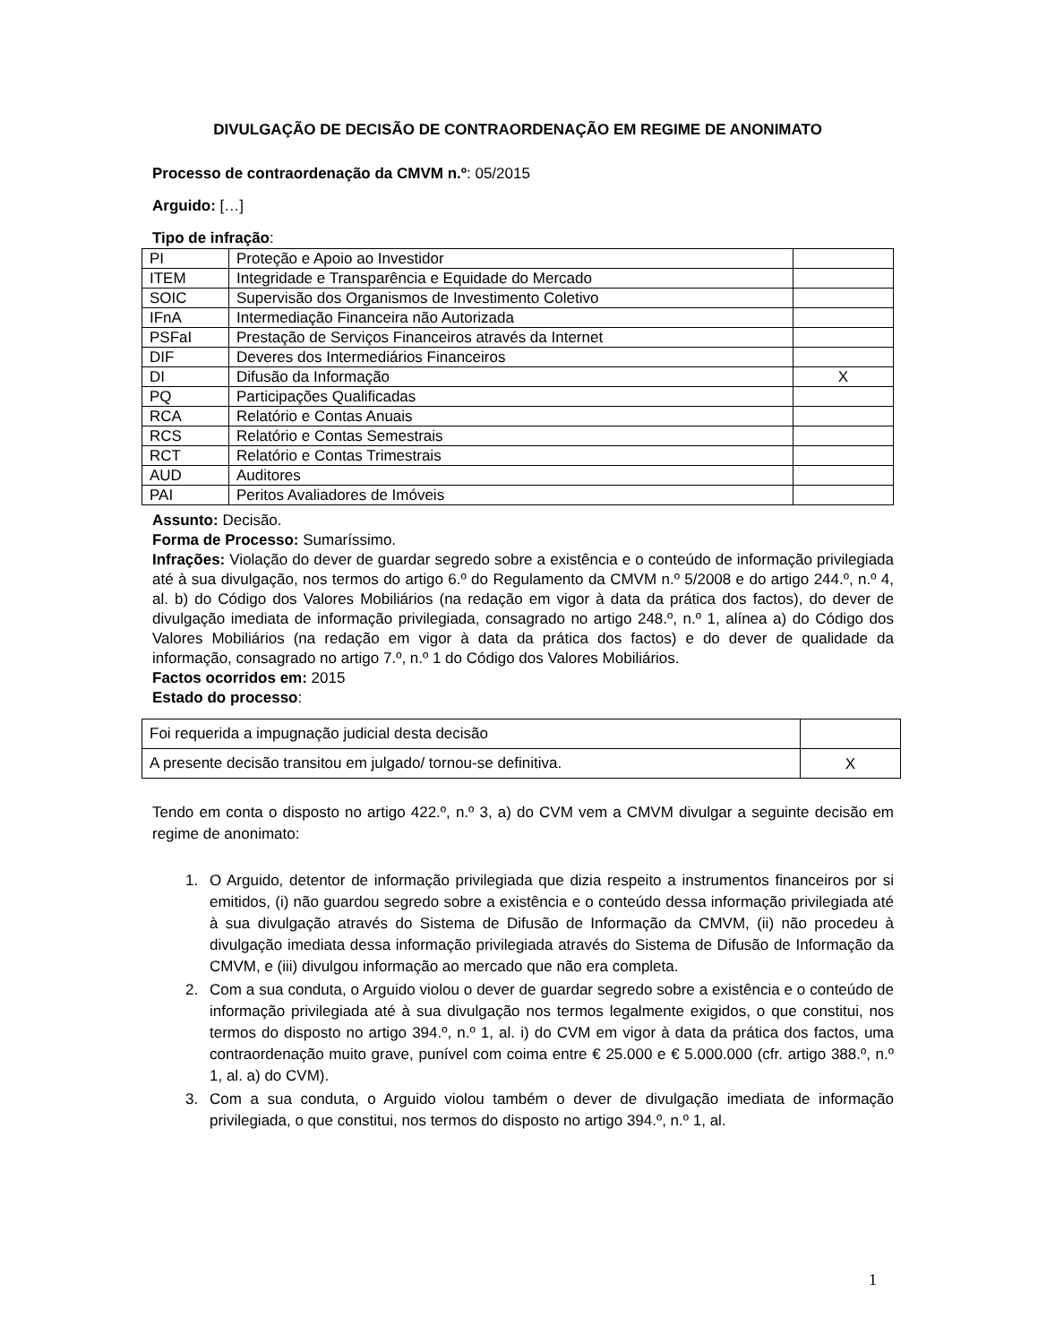DIVULGAÇÃO DE DECISÃO DE CONTRAORDENAÇÃO EM REGIME DE ANONIMATO
Processo de contraordenação da CMVM n.º: 05/2015
Arguido: […]
Tipo de infração:
| PI | Proteção e Apoio ao Investidor | |
| ITEM | Integridade e Transparência e Equidade do Mercado | |
| SOIC | Supervisão dos Organismos de Investimento Coletivo | |
| IFnA | Intermediação Financeira não Autorizada | |
| PSFaI | Prestação de Serviços Financeiros através da Internet | |
| DIF | Deveres dos Intermediários Financeiros | |
| DI | Difusão da Informação | X |
| PQ | Participações Qualificadas | |
| RCA | Relatório e Contas Anuais | |
| RCS | Relatório e Contas Semestrais | |
| RCT | Relatório e Contas Trimestrais | |
| AUD | Auditores | |
| PAI | Peritos Avaliadores de Imóveis | |
Assunto: Decisão.
Forma de Processo: Sumaríssimo.
Infrações: Violação do dever de guardar segredo sobre a existência e o conteúdo de informação privilegiada até à sua divulgação, nos termos do artigo 6.º do Regulamento da CMVM n.º 5/2008 e do artigo 244.º, n.º 4, al. b) do Código dos Valores Mobiliários (na redação em vigor à data da prática dos factos), do dever de divulgação imediata de informação privilegiada, consagrado no artigo 248.º, n.º 1, alínea a) do Código dos Valores Mobiliários (na redação em vigor à data da prática dos factos) e do dever de qualidade da informação, consagrado no artigo 7.º, n.º 1 do Código dos Valores Mobiliários.
Factos ocorridos em: 2015
Estado do processo:
| Foi requerida a impugnação judicial desta decisão | |
| A presente decisão transitou em julgado/ tornou-se definitiva. | X |
Tendo em conta o disposto no artigo 422.º, n.º 3, a) do CVM vem a CMVM divulgar a seguinte decisão em regime de anonimato:
1. O Arguido, detentor de informação privilegiada que dizia respeito a instrumentos financeiros por si emitidos, (i) não guardou segredo sobre a existência e o conteúdo dessa informação privilegiada até à sua divulgação através do Sistema de Difusão de Informação da CMVM, (ii) não procedeu à divulgação imediata dessa informação privilegiada através do Sistema de Difusão de Informação da CMVM, e (iii) divulgou informação ao mercado que não era completa.
2. Com a sua conduta, o Arguido violou o dever de guardar segredo sobre a existência e o conteúdo de informação privilegiada até à sua divulgação nos termos legalmente exigidos, o que constitui, nos termos do disposto no artigo 394.º, n.º 1, al. i) do CVM em vigor à data da prática dos factos, uma contraordenação muito grave, punível com coima entre € 25.000 e € 5.000.000 (cfr. artigo 388.º, n.º 1, al. a) do CVM).
3. Com a sua conduta, o Arguido violou também o dever de divulgação imediata de informação privilegiada, o que constitui, nos termos do disposto no artigo 394.º, n.º 1, al.
1